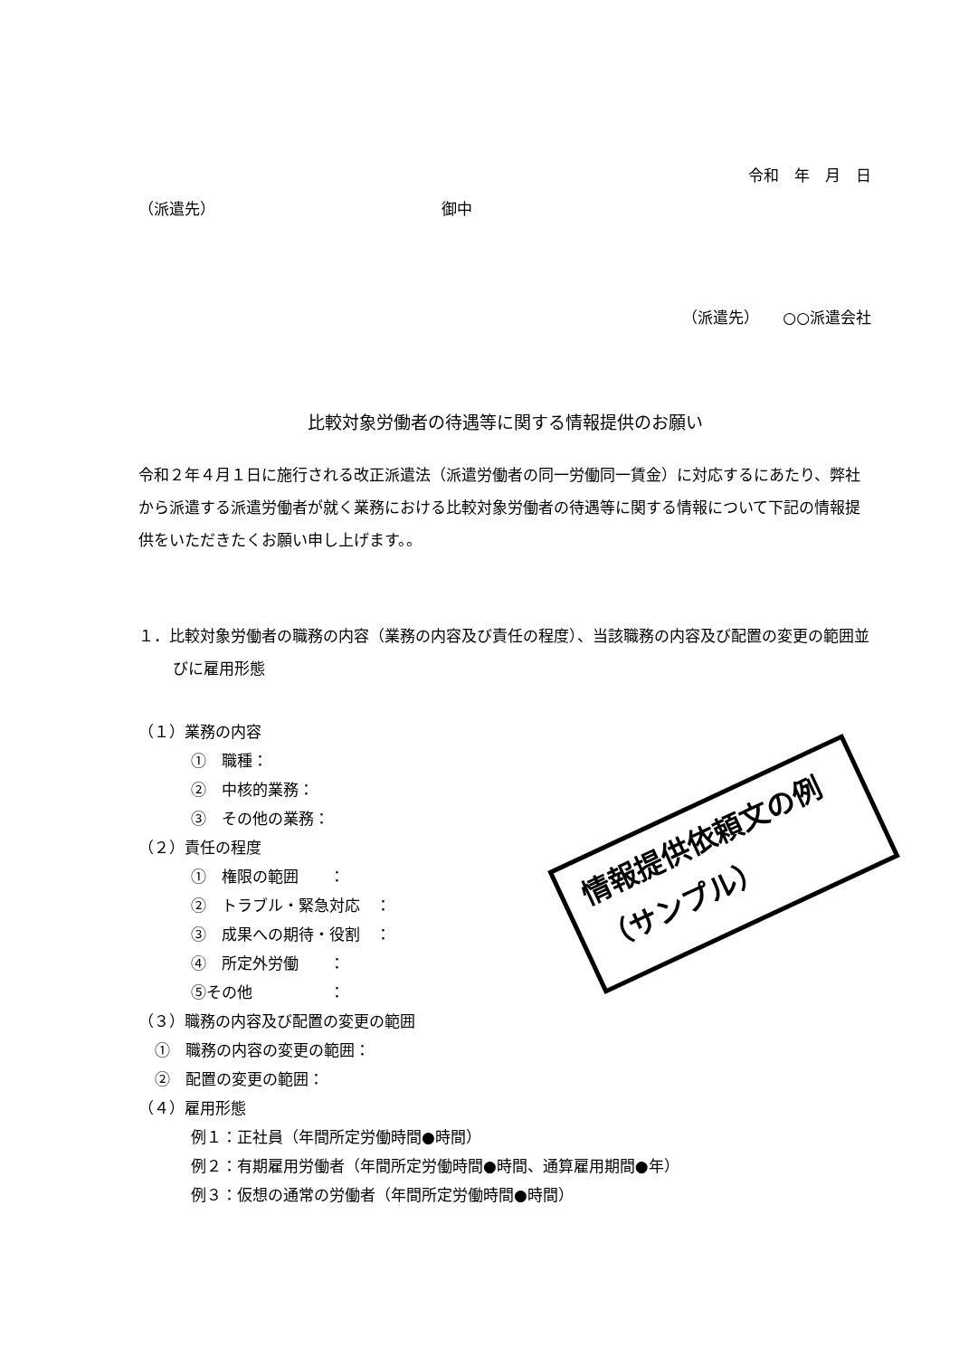令和　年　月　日
（派遣先） 御中
（派遣先）　　○○派遣会社
比較対象労働者の待遇等に関する情報提供のお願い
令和２年４月１日に施行される改正派遣法（派遣労働者の同一労働同一賃金）に対応するにあたり、弊社から派遣する派遣労働者が就く業務における比較対象労働者の待遇等に関する情報について下記の情報提供をいただきたくお願い申し上げます。。
１．比較対象労働者の職務の内容（業務の内容及び責任の程度）、当該職務の内容及び配置の変更の範囲並びに雇用形態
（１）業務の内容
①　職種：
②　中核的業務：
③　その他の業務：
（２）責任の程度
①　権限の範囲　　：
②　トラブル・緊急対応　：
③　成果への期待・役割　：
④　所定外労働　　：
⑤その他　　　　　：
（３）職務の内容及び配置の変更の範囲
①　職務の内容の変更の範囲：
②　配置の変更の範囲：
（４）雇用形態
例１：正社員（年間所定労働時間●時間）
例２：有期雇用労働者（年間所定労働時間●時間、通算雇用期間●年）
例３：仮想の通常の労働者（年間所定労働時間●時間）
情報提供依頼文の例
（サンプル）